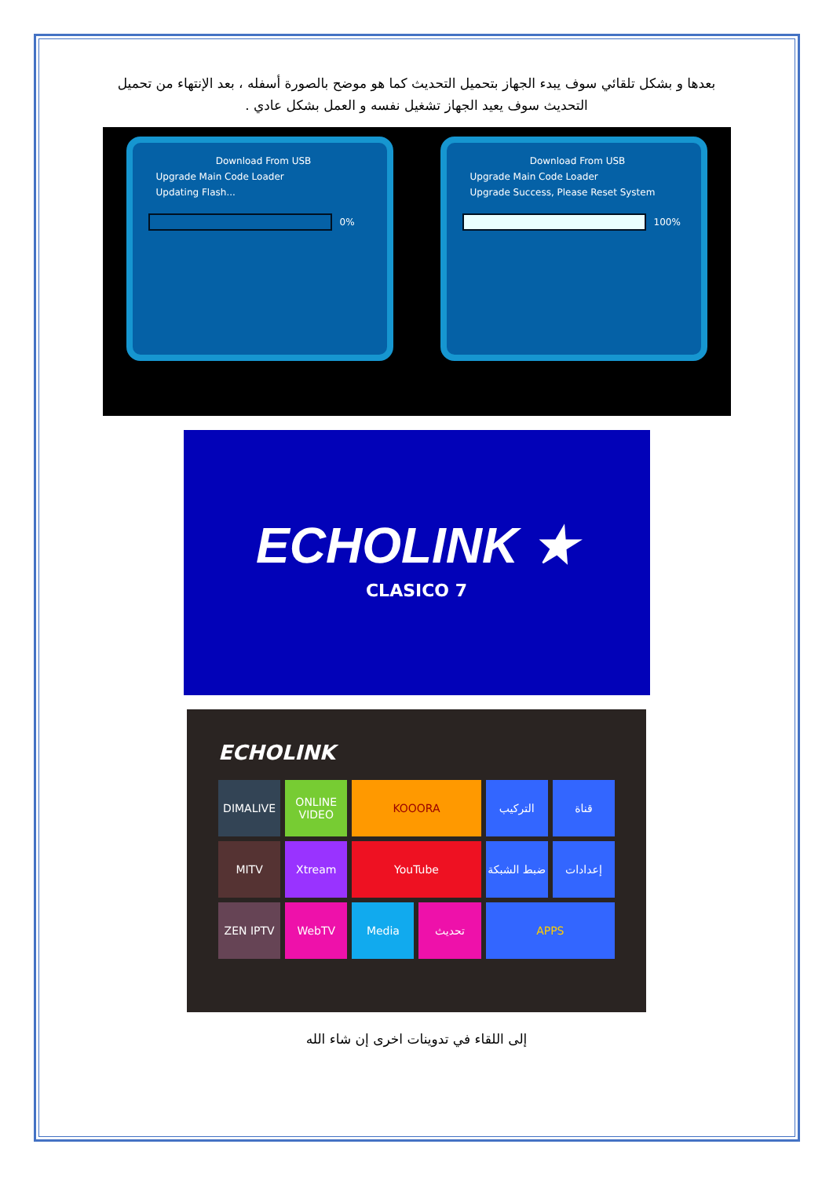بعدها و بشكل تلقائي سوف يبدء الجهاز بتحميل التحديث كما هو موضح بالصورة أسفله ، بعد الإنتهاء من تحميل التحديث سوف يعيد الجهاز تشغيل نفسه و العمل بشكل عادي .
Download From USB
Upgrade Main Code Loader
Updating Flash...
0%
Download From USB
Upgrade Main Code Loader
Upgrade Success, Please Reset System
100%
ECHOLINK ★
CLASICO 7
ECHOLINK
DIMALIVE
ONLINE VIDEO
KOOORA
التركيب
قناة
MITV
Xtream
YouTube
ضبط الشبكة
إعدادات
ZEN IPTV
WebTV
Media
تحديث
APPS
إلى اللقاء في تدوينات اخرى إن شاء الله